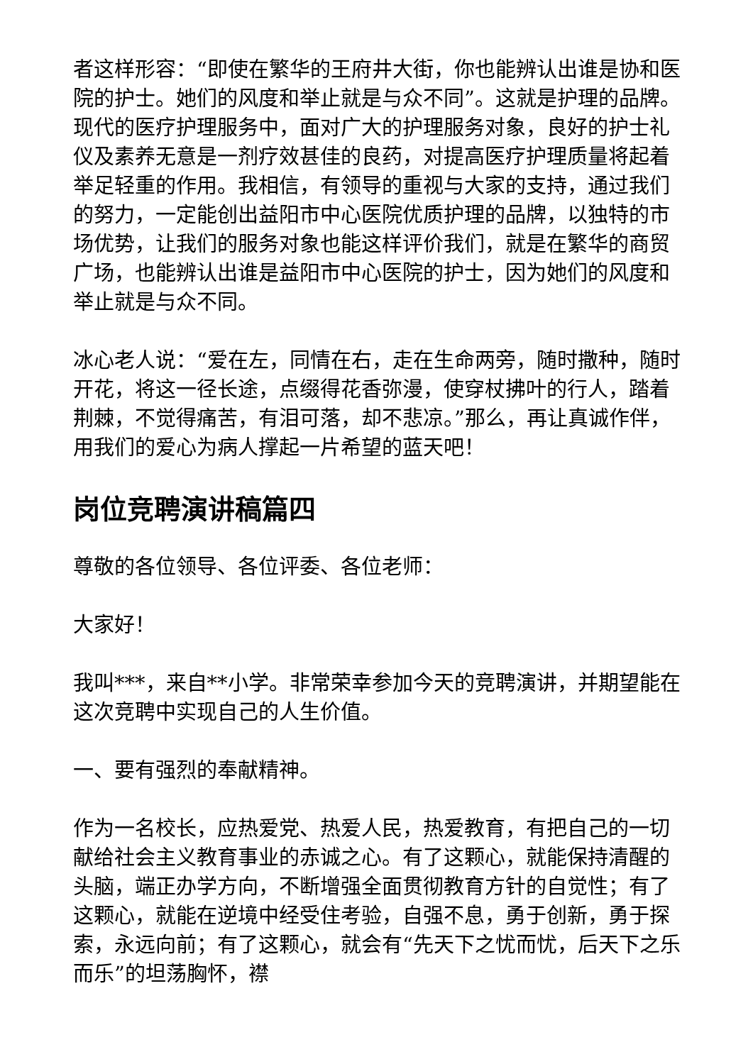者这样形容：“即使在繁华的王府井大街，你也能辨认出谁是协和医院的护士。她们的风度和举止就是与众不同”。这就是护理的品牌。现代的医疗护理服务中，面对广大的护理服务对象，良好的护士礼仪及素养无意是一剂疗效甚佳的良药，对提高医疗护理质量将起着举足轻重的作用。我相信，有领导的重视与大家的支持，通过我们的努力，一定能创出益阳市中心医院优质护理的品牌，以独特的市场优势，让我们的服务对象也能这样评价我们，就是在繁华的商贸广场，也能辨认出谁是益阳市中心医院的护士，因为她们的风度和举止就是与众不同。
冰心老人说：“爱在左，同情在右，走在生命两旁，随时撒种，随时开花，将这一径长途，点缀得花香弥漫，使穿杖拂叶的行人，踏着荆棘，不觉得痛苦，有泪可落，却不悲凉。”那么，再让真诚作伴，用我们的爱心为病人撑起一片希望的蓝天吧！
岗位竞聘演讲稿篇四
尊敬的各位领导、各位评委、各位老师：
大家好！
我叫***，来自**小学。非常荣幸参加今天的竞聘演讲，并期望能在这次竞聘中实现自己的人生价值。
一、要有强烈的奉献精神。
作为一名校长，应热爱党、热爱人民，热爱教育，有把自己的一切献给社会主义教育事业的赤诚之心。有了这颗心，就能保持清醒的头脑，端正办学方向，不断增强全面贯彻教育方针的自觉性；有了这颗心，就能在逆境中经受住考验，自强不息，勇于创新，勇于探索，永远向前；有了这颗心，就会有“先天下之忧而忧，后天下之乐而乐”的坦荡胸怀，襟